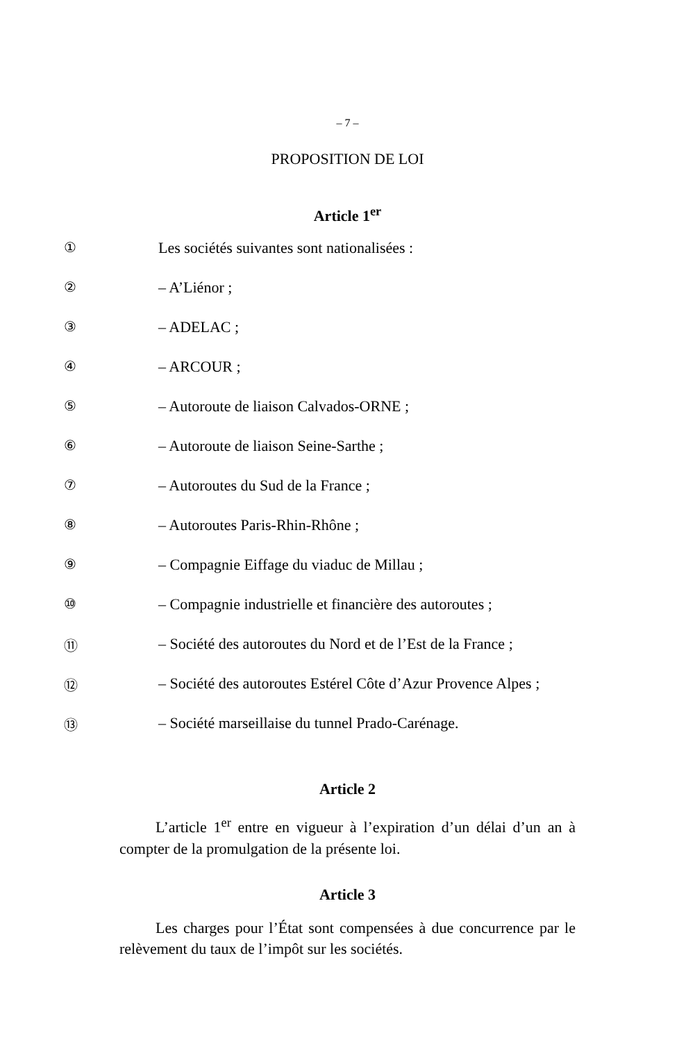– 7 –
PROPOSITION DE LOI
Article 1<sup>er</sup>
① Les sociétés suivantes sont nationalisées :
② – A’Liénor ;
③ – ADELAC ;
④ – ARCOUR ;
⑤ – Autoroute de liaison Calvados-ORNE ;
⑥ – Autoroute de liaison Seine-Sarthe ;
⑦ – Autoroutes du Sud de la France ;
⑧ – Autoroutes Paris-Rhin-Rhône ;
⑨ – Compagnie Eiffage du viaduc de Millau ;
⑩ – Compagnie industrielle et financière des autoroutes ;
⑪ – Société des autoroutes du Nord et de l’Est de la France ;
⑫ – Société des autoroutes Estérel Côte d’Azur Provence Alpes ;
⑬ – Société marseillaise du tunnel Prado-Carénage.
Article 2
L’article 1<sup>er</sup> entre en vigueur à l’expiration d’un délai d’un an à compter de la promulgation de la présente loi.
Article 3
Les charges pour l’État sont compensées à due concurrence par le relèvement du taux de l’impôt sur les sociétés.